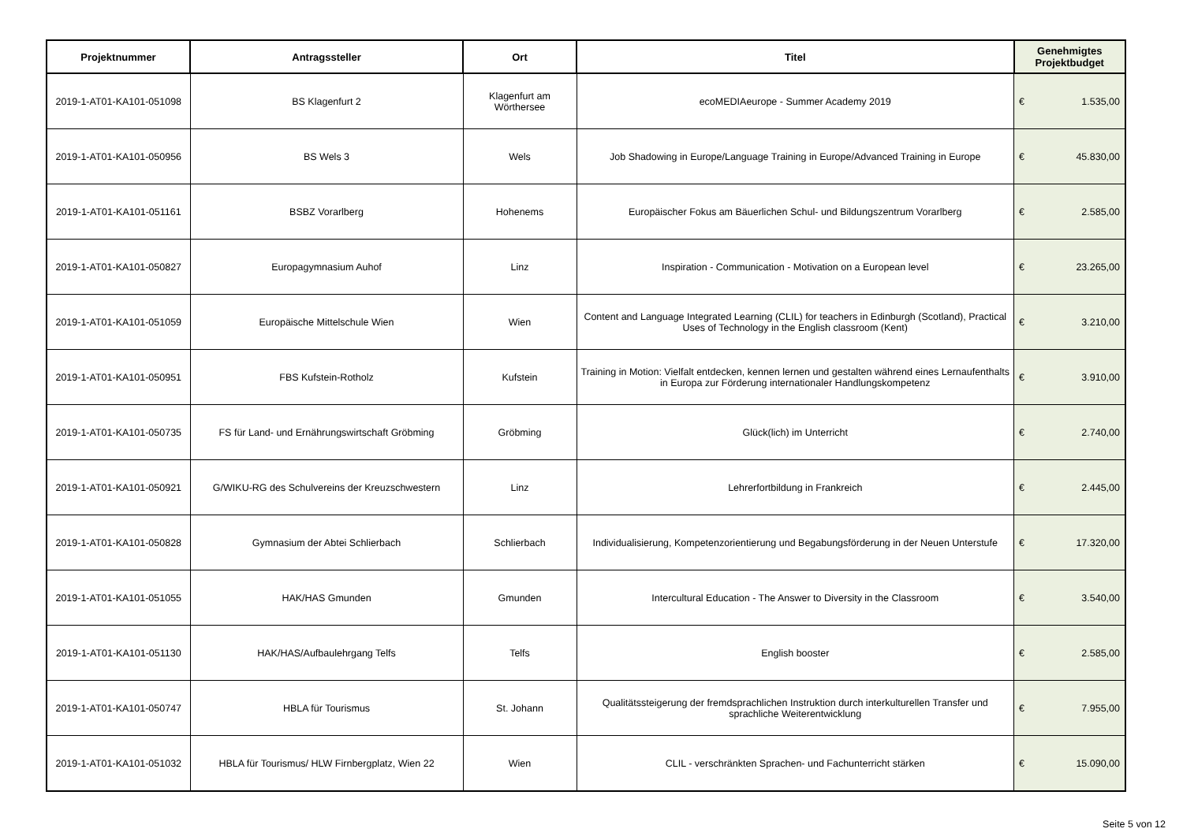| Projektnummer | Antragssteller | Ort | Titel | Genehmigtes Projektbudget |
| --- | --- | --- | --- | --- |
| 2019-1-AT01-KA101-051098 | BS Klagenfurt 2 | Klagenfurt am Wörthersee | ecoMEDIAeurope - Summer Academy 2019 | € 1.535,00 |
| 2019-1-AT01-KA101-050956 | BS Wels 3 | Wels | Job Shadowing in Europe/Language Training in Europe/Advanced Training in Europe | € 45.830,00 |
| 2019-1-AT01-KA101-051161 | BSBZ Vorarlberg | Hohenems | Europäischer Fokus am Bäuerlichen Schul- und Bildungszentrum Vorarlberg | € 2.585,00 |
| 2019-1-AT01-KA101-050827 | Europagymnasium Auhof | Linz | Inspiration - Communication - Motivation on a European level | € 23.265,00 |
| 2019-1-AT01-KA101-051059 | Europäische Mittelschule Wien | Wien | Content and Language Integrated Learning (CLIL) for teachers in Edinburgh (Scotland), Practical Uses of Technology in the English classroom (Kent) | € 3.210,00 |
| 2019-1-AT01-KA101-050951 | FBS Kufstein-Rotholz | Kufstein | Training in Motion: Vielfalt entdecken, kennen lernen und gestalten während eines Lernaufenthalts in Europa zur Förderung internationaler Handlungskompetenz | € 3.910,00 |
| 2019-1-AT01-KA101-050735 | FS für Land- und Ernährungswirtschaft Gröbming | Gröbming | Glück(lich) im Unterricht | € 2.740,00 |
| 2019-1-AT01-KA101-050921 | G/WIKU-RG des Schulvereins der Kreuzschwestern | Linz | Lehrerfortbildung in Frankreich | € 2.445,00 |
| 2019-1-AT01-KA101-050828 | Gymnasium der Abtei Schlierbach | Schlierbach | Individualisierung, Kompetenzorientierung und Begabungsförderung in der Neuen Unterstufe | € 17.320,00 |
| 2019-1-AT01-KA101-051055 | HAK/HAS Gmunden | Gmunden | Intercultural Education - The Answer to Diversity in the Classroom | € 3.540,00 |
| 2019-1-AT01-KA101-051130 | HAK/HAS/Aufbaulehrgang Telfs | Telfs | English booster | € 2.585,00 |
| 2019-1-AT01-KA101-050747 | HBLA für Tourismus | St. Johann | Qualitätssteigerung der fremdsprachlichen Instruktion durch interkulturellen Transfer und sprachliche Weiterentwicklung | € 7.955,00 |
| 2019-1-AT01-KA101-051032 | HBLA für Tourismus/ HLW Firnbergplatz, Wien 22 | Wien | CLIL - verschränkten Sprachen- und Fachunterricht stärken | € 15.090,00 |
Seite 5 von 12